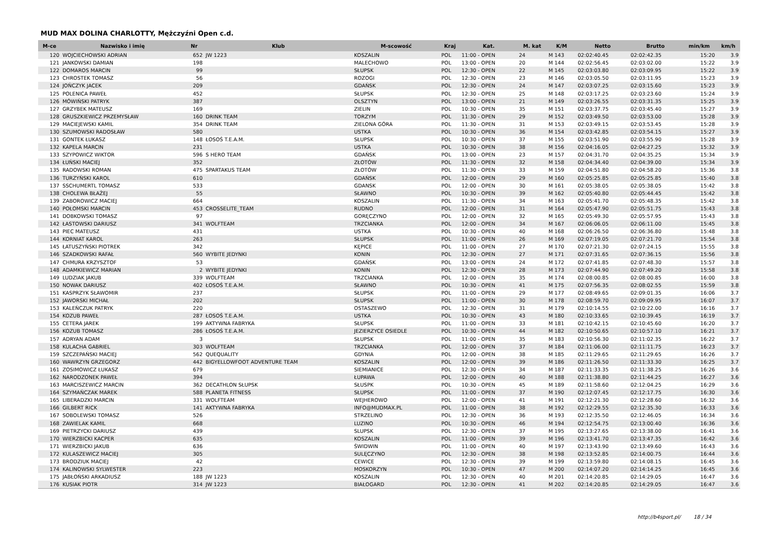MUD MAX DOLINA CHARLOTTY, Mężczyźni Open c.d.
| M-ce | Nazwisko i imię | Nr | Klub | M-scowość | Kraj | Kat. | M. kat | K/M | Netto | Brutto | min/km | km/h |
| --- | --- | --- | --- | --- | --- | --- | --- | --- | --- | --- | --- | --- |
| 120 | WOJCIECHOWSKI ADRIAN | 652 | JW 1223 | KOSZALIN | POL | 11:00 - OPEN | 24 | M 143 | 02:02:40.45 | 02:02:42.35 | 15:20 | 3.9 |
| 121 | JANKOWSKI DAMIAN | 198 | | MALECHOWO | POL | 13:00 - OPEN | 20 | M 144 | 02:02:56.45 | 02:03:02.00 | 15:22 | 3.9 |
| 122 | DOMAROS MARCIN | 99 | | SŁUPSK | POL | 12:30 - OPEN | 22 | M 145 | 02:03:03.80 | 02:03:09.95 | 15:22 | 3.9 |
| 123 | CHROSTEK TOMASZ | 56 | | ROZOGI | POL | 12:30 - OPEN | 23 | M 146 | 02:03:05.50 | 02:03:11.95 | 15:23 | 3.9 |
| 124 | JOŃCZYK JACEK | 209 | | GDAŃSK | POL | 12:30 - OPEN | 24 | M 147 | 02:03:07.25 | 02:03:15.60 | 15:23 | 3.9 |
| 125 | POLENICA PAWEŁ | 452 | | SŁUPSK | POL | 12:30 - OPEN | 25 | M 148 | 02:03:17.25 | 02:03:23.60 | 15:24 | 3.9 |
| 126 | MÓWIŃSKI PATRYK | 387 | | OLSZTYN | POL | 13:00 - OPEN | 21 | M 149 | 02:03:26.55 | 02:03:31.35 | 15:25 | 3.9 |
| 127 | GRZYBEK MATEUSZ | 169 | | ZIELIN | POL | 10:30 - OPEN | 35 | M 151 | 02:03:37.75 | 02:03:45.40 | 15:27 | 3.9 |
| 128 | GRUSZKIEWICZ PRZEMYSŁAW | 160 | DRINK TEAM | TORZYM | POL | 11:30 - OPEN | 29 | M 152 | 02:03:49.50 | 02:03:53.00 | 15:28 | 3.9 |
| 129 | MACIEJEWSKI KAMIL | 354 | DRINK TEAM | ZIELONA GÓRA | POL | 11:30 - OPEN | 31 | M 153 | 02:03:49.15 | 02:03:53.45 | 15:28 | 3.9 |
| 130 | SZUMOWSKI RADOSŁAW | 580 | | USTKA | POL | 10:30 - OPEN | 36 | M 154 | 02:03:42.85 | 02:03:54.15 | 15:27 | 3.9 |
| 131 | GONTEK ŁUKASZ | 148 | ŁOSOŚ T.E.A.M. | SŁUPSK | POL | 10:30 - OPEN | 37 | M 155 | 02:03:51.90 | 02:03:55.90 | 15:28 | 3.9 |
| 132 | KAPELA MARCIN | 231 | | USTKA | POL | 10:30 - OPEN | 38 | M 156 | 02:04:16.05 | 02:04:27.25 | 15:32 | 3.9 |
| 133 | SZYPOWICZ WIKTOR | 596 | S HERO TEAM | GDAŃSK | POL | 13:00 - OPEN | 23 | M 157 | 02:04:31.70 | 02:04:35.25 | 15:34 | 3.9 |
| 134 | ŁUŃSKI MACIEJ | 352 | | ZŁOTÓW | POL | 11:30 - OPEN | 32 | M 158 | 02:04:34.40 | 02:04:39.00 | 15:34 | 3.9 |
| 135 | RADOWSKI ROMAN | 475 | SPARTAKUS TEAM | ZŁOTÓW | POL | 11:30 - OPEN | 33 | M 159 | 02:04:51.80 | 02:04:58.20 | 15:36 | 3.8 |
| 136 | TURZYŃSKI KAROL | 610 | | GDAŃSK | POL | 12:00 - OPEN | 29 | M 160 | 02:05:25.85 | 02:05:25.85 | 15:40 | 3.8 |
| 137 | SSCHUMERTL TOMASZ | 533 | | GDANSK | POL | 12:00 - OPEN | 30 | M 161 | 02:05:38.05 | 02:05:38.05 | 15:42 | 3.8 |
| 138 | CHOLEWA BŁAŻEJ | 55 | | SŁAWNO | POL | 10:30 - OPEN | 39 | M 162 | 02:05:40.80 | 02:05:44.45 | 15:42 | 3.8 |
| 139 | ZABOROWICZ MACIEJ | 664 | | KOSZALIN | POL | 11:30 - OPEN | 34 | M 163 | 02:05:41.70 | 02:05:48.35 | 15:42 | 3.8 |
| 140 | POŁOMSKI MARCIN | 453 | CROSSELITE_TEAM | RUDNO | POL | 12:00 - OPEN | 31 | M 164 | 02:05:47.90 | 02:05:51.75 | 15:43 | 3.8 |
| 141 | DOBKOWSKI TOMASZ | 97 | | GORĘCZYNO | POL | 12:00 - OPEN | 32 | M 165 | 02:05:49.30 | 02:05:57.95 | 15:43 | 3.8 |
| 142 | ŁASTOWSKI DARIUSZ | 341 | WOLFTEAM | TRZCIANKA | POL | 12:00 - OPEN | 34 | M 167 | 02:06:06.05 | 02:06:11.00 | 15:45 | 3.8 |
| 143 | PIEC MATEUSZ | 431 | | USTKA | POL | 10:30 - OPEN | 40 | M 168 | 02:06:26.50 | 02:06:36.80 | 15:48 | 3.8 |
| 144 | KORNIAT KAROL | 263 | | SŁUPSK | POL | 11:00 - OPEN | 26 | M 169 | 02:07:19.05 | 02:07:21.70 | 15:54 | 3.8 |
| 145 | ŁATUSZYŃSKI PIOTREK | 342 | | KĘPICE | POL | 11:00 - OPEN | 27 | M 170 | 02:07:21.30 | 02:07:24.15 | 15:55 | 3.8 |
| 146 | SZADKOWSKI RAFAŁ | 560 | WYBITE JEDYNKI | KONIN | POL | 12:30 - OPEN | 27 | M 171 | 02:07:31.65 | 02:07:36.15 | 15:56 | 3.8 |
| 147 | CHMURA KRZYSZTOF | 53 | | GDAŃSK | POL | 13:00 - OPEN | 24 | M 172 | 02:07:41.85 | 02:07:48.30 | 15:57 | 3.8 |
| 148 | ADAMKIEWICZ MARIAN | 2 | WYBITE JEDYNKI | KONIN | POL | 12:30 - OPEN | 28 | M 173 | 02:07:44.90 | 02:07:49.20 | 15:58 | 3.8 |
| 149 | LUDZIAK JAKUB | 339 | WOLFTEAM | TRZCIANKA | POL | 12:00 - OPEN | 35 | M 174 | 02:08:00.85 | 02:08:00.85 | 16:00 | 3.8 |
| 150 | NOWAK DARIUSZ | 402 | ŁOSOŚ T.E.A.M. | SŁAWNO | POL | 10:30 - OPEN | 41 | M 175 | 02:07:56.35 | 02:08:02.55 | 15:59 | 3.8 |
| 151 | KASPRZYK SŁAWOMIR | 237 | | SŁUPSK | POL | 11:00 - OPEN | 29 | M 177 | 02:08:49.65 | 02:09:01.35 | 16:06 | 3.7 |
| 152 | JAWORSKI MICHAŁ | 202 | | SŁUPSK | POL | 11:00 - OPEN | 30 | M 178 | 02:08:59.70 | 02:09:09.95 | 16:07 | 3.7 |
| 153 | KALEŃCZUK PATRYK | 220 | | OSTASZEWO | POL | 12:30 - OPEN | 31 | M 179 | 02:10:14.55 | 02:10:22.00 | 16:16 | 3.7 |
| 154 | KOZUB PAWEŁ | 287 | ŁOSOŚ T.E.A.M. | USTKA | POL | 10:30 - OPEN | 43 | M 180 | 02:10:33.65 | 02:10:39.45 | 16:19 | 3.7 |
| 155 | CETERA JAREK | 199 | AKTYWNA FABRYKA | SŁUPSK | POL | 11:00 - OPEN | 33 | M 181 | 02:10:42.15 | 02:10:45.60 | 16:20 | 3.7 |
| 156 | KOZUB TOMASZ | 286 | ŁOSOŚ T.E.A.M. | JEZIERZYCE OSIEDLE | POL | 10:30 - OPEN | 44 | M 182 | 02:10:50.65 | 02:10:57.10 | 16:21 | 3.7 |
| 157 | ADRYAN ADAM | 3 | | SŁUPSK | POL | 11:00 - OPEN | 35 | M 183 | 02:10:56.30 | 02:11:02.35 | 16:22 | 3.7 |
| 158 | KULACHA GABRIEL | 303 | WOLFTEAM | TRZCIANKA | POL | 12:00 - OPEN | 37 | M 184 | 02:11:06.00 | 02:11:11.75 | 16:23 | 3.7 |
| 159 | SZCZEPAŃSKI MACIEJ | 562 | QUEQUALITY | GDYNIA | POL | 12:00 - OPEN | 38 | M 185 | 02:11:29.65 | 02:11:29.65 | 16:26 | 3.7 |
| 160 | WAWRZYN GRZEGORZ | 442 | BIGYELLOWFOOT ADVENTURE TEAM | KOSZALIN | POL | 12:00 - OPEN | 39 | M 186 | 02:11:26.50 | 02:11:33.30 | 16:25 | 3.7 |
| 161 | ZOSIMOWICZ ŁUKASZ | 679 | | SIEMIANICE | POL | 12:30 - OPEN | 34 | M 187 | 02:11:33.35 | 02:11:38.25 | 16:26 | 3.6 |
| 162 | NARODZONEK PAWEŁ | 394 | | ŁUPAWA | POL | 12:00 - OPEN | 40 | M 188 | 02:11:38.80 | 02:11:44.25 | 16:27 | 3.6 |
| 163 | MARCISZEWICZ MARCIN | 362 | DECATHLON SŁUPSK | SŁUSPK | POL | 10:30 - OPEN | 45 | M 189 | 02:11:58.60 | 02:12:04.25 | 16:29 | 3.6 |
| 164 | SZYMAŃCZAK MAREK | 588 | PLANETA FITNESS | SŁUPSK | POL | 11:00 - OPEN | 37 | M 190 | 02:12:07.45 | 02:12:17.75 | 16:30 | 3.6 |
| 165 | LIBERADZKI MARCIN | 331 | WOLFTEAM | WEJHEROWO | POL | 12:00 - OPEN | 41 | M 191 | 02:12:21.30 | 02:12:28.60 | 16:32 | 3.6 |
| 166 | GILBERT RICK | 141 | AKTYWNA FABRYKA | INFO@MUDMAX.PL | POL | 11:00 - OPEN | 38 | M 192 | 02:12:29.55 | 02:12:35.30 | 16:33 | 3.6 |
| 167 | SOBOLEWSKI TOMASZ | 526 | | STRZELINO | POL | 12:30 - OPEN | 36 | M 193 | 02:12:35.50 | 02:12:46.05 | 16:34 | 3.6 |
| 168 | ZAWIELAK KAMIL | 668 | | LUZINO | POL | 10:30 - OPEN | 46 | M 194 | 02:12:54.75 | 02:13:00.40 | 16:36 | 3.6 |
| 169 | PIETRZYCKI DARIUSZ | 439 | | SLUPSK | POL | 12:30 - OPEN | 37 | M 195 | 02:13:27.65 | 02:13:38.00 | 16:41 | 3.6 |
| 170 | WIERZBICKI KACPER | 635 | | KOSZALIN | POL | 11:00 - OPEN | 39 | M 196 | 02:13:41.70 | 02:13:47.35 | 16:42 | 3.6 |
| 171 | WIERZBICKI JAKUB | 636 | | ŚWIDWIN | POL | 11:00 - OPEN | 40 | M 197 | 02:13:43.90 | 02:13:49.60 | 16:43 | 3.6 |
| 172 | KULASZEWICZ MACIEJ | 305 | | SULĘCZYNO | POL | 12:30 - OPEN | 38 | M 198 | 02:13:52.85 | 02:14:00.75 | 16:44 | 3.6 |
| 173 | BRODZIUK MACIEJ | 42 | | CEWICE | POL | 12:30 - OPEN | 39 | M 199 | 02:13:59.80 | 02:14:08.15 | 16:45 | 3.6 |
| 174 | KALINOWSKI SYLWESTER | 223 | | MOSKORZYN | POL | 10:30 - OPEN | 47 | M 200 | 02:14:07.20 | 02:14:14.25 | 16:45 | 3.6 |
| 175 | JABŁOŃSKI ARKADIUSZ | 188 | JW 1223 | KOSZALIN | POL | 12:30 - OPEN | 40 | M 201 | 02:14:20.85 | 02:14:29.05 | 16:47 | 3.6 |
| 176 | KUSIAK PIOTR | 314 | JW 1223 | BIAŁOGARD | POL | 12:30 - OPEN | 41 | M 202 | 02:14:20.85 | 02:14:29.05 | 16:47 | 3.6 |
http://b4sport.pl/ 18 / 34